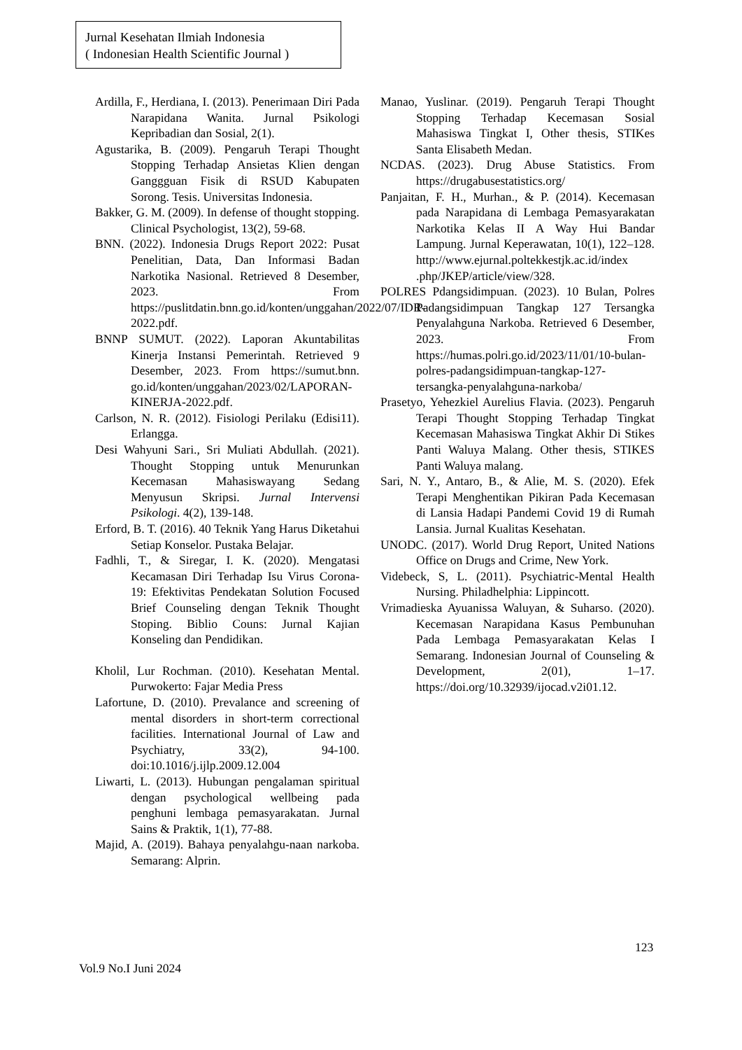Jurnal Kesehatan Ilmiah Indonesia
( Indonesian Health Scientific Journal )
Ardilla, F., Herdiana, I. (2013). Penerimaan Diri Pada Narapidana Wanita. Jurnal Psikologi Kepribadian dan Sosial, 2(1).
Agustarika, B. (2009). Pengaruh Terapi Thought Stopping Terhadap Ansietas Klien dengan Ganggguan Fisik di RSUD Kabupaten Sorong. Tesis. Universitas Indonesia.
Bakker, G. M. (2009). In defense of thought stopping. Clinical Psychologist, 13(2), 59-68.
BNN. (2022). Indonesia Drugs Report 2022: Pusat Penelitian, Data, Dan Informasi Badan Narkotika Nasional. Retrieved 8 Desember, 2023. From https://puslitdatin.bnn.go.id/konten/unggahan/2022/07/IDR-2022.pdf.
BNNP SUMUT. (2022). Laporan Akuntabilitas Kinerja Instansi Pemerintah. Retrieved 9 Desember, 2023. From https://sumut.bnn. go.id/konten/unggahan/2023/02/LAPORAN-KINERJA-2022.pdf.
Carlson, N. R. (2012). Fisiologi Perilaku (Edisi11). Erlangga.
Desi Wahyuni Sari., Sri Muliati Abdullah. (2021). Thought Stopping untuk Menurunkan Kecemasan Mahasiswayang Sedang Menyusun Skripsi. Jurnal Intervensi Psikologi. 4(2), 139-148.
Erford, B. T. (2016). 40 Teknik Yang Harus Diketahui Setiap Konselor. Pustaka Belajar.
Fadhli, T., & Siregar, I. K. (2020). Mengatasi Kecamasan Diri Terhadap Isu Virus Corona-19: Efektivitas Pendekatan Solution Focused Brief Counseling dengan Teknik Thought Stoping. Biblio Couns: Jurnal Kajian Konseling dan Pendidikan.
Kholil, Lur Rochman. (2010). Kesehatan Mental. Purwokerto: Fajar Media Press
Lafortune, D. (2010). Prevalance and screening of mental disorders in short-term correctional facilities. International Journal of Law and Psychiatry, 33(2), 94-100. doi:10.1016/j.ijlp.2009.12.004
Liwarti, L. (2013). Hubungan pengalaman spiritual dengan psychological wellbeing pada penghuni lembaga pemasyarakatan. Jurnal Sains & Praktik, 1(1), 77-88.
Majid, A. (2019). Bahaya penyalahgu-naan narkoba. Semarang: Alprin.
Manao, Yuslinar. (2019). Pengaruh Terapi Thought Stopping Terhadap Kecemasan Sosial Mahasiswa Tingkat I, Other thesis, STIKes Santa Elisabeth Medan.
NCDAS. (2023). Drug Abuse Statistics. From https://drugabusestatistics.org/
Panjaitan, F. H., Murhan., & P. (2014). Kecemasan pada Narapidana di Lembaga Pemasyarakatan Narkotika Kelas II A Way Hui Bandar Lampung. Jurnal Keperawatan, 10(1), 122–128. http://www.ejurnal.poltekkestjk.ac.id/index .php/JKEP/article/view/328.
POLRES Pdangsidimpuan. (2023). 10 Bulan, Polres Padangsidimpuan Tangkap 127 Tersangka Penyalahguna Narkoba. Retrieved 6 Desember, 2023. From https://humas.polri.go.id/2023/11/01/10-bulan-polres-padangsidimpuan-tangkap-127-tersangka-penyalahguna-narkoba/
Prasetyo, Yehezkiel Aurelius Flavia. (2023). Pengaruh Terapi Thought Stopping Terhadap Tingkat Kecemasan Mahasiswa Tingkat Akhir Di Stikes Panti Waluya Malang. Other thesis, STIKES Panti Waluya malang.
Sari, N. Y., Antaro, B., & Alie, M. S. (2020). Efek Terapi Menghentikan Pikiran Pada Kecemasan di Lansia Hadapi Pandemi Covid 19 di Rumah Lansia. Jurnal Kualitas Kesehatan.
UNODC. (2017). World Drug Report, United Nations Office on Drugs and Crime, New York.
Videbeck, S, L. (2011). Psychiatric-Mental Health Nursing. Philadhelphia: Lippincott.
Vrimadieska Ayuanissa Waluyan, & Suharso. (2020). Kecemasan Narapidana Kasus Pembunuhan Pada Lembaga Pemasyarakatan Kelas I Semarang. Indonesian Journal of Counseling & Development, 2(01), 1–17. https://doi.org/10.32939/ijocad.v2i01.12.
123
Vol.9 No.I Juni 2024